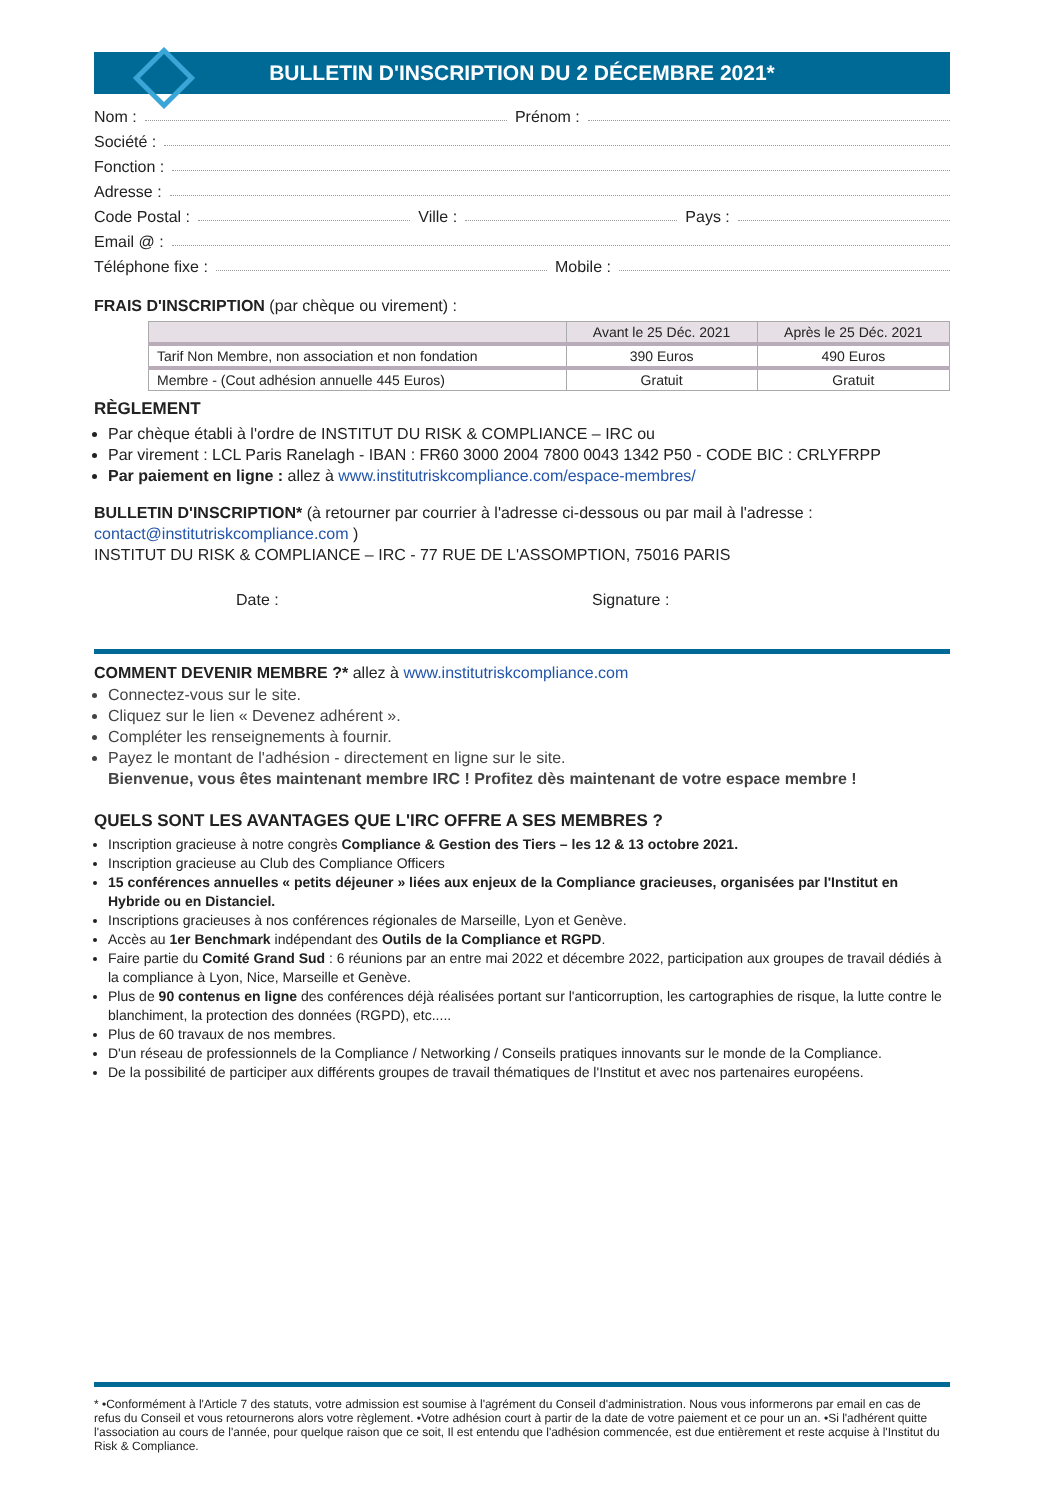BULLETIN D'INSCRIPTION DU 2 DÉCEMBRE 2021*
Nom : Prénom :
Société :
Fonction :
Adresse :
Code Postal : Ville : Pays :
Email @ :
Téléphone fixe : Mobile :
FRAIS D'INSCRIPTION (par chèque ou virement) :
| | Avant le 25 Déc. 2021 | Après le 25 Déc. 2021 |
| --- | --- | --- |
| Tarif Non Membre, non association et non fondation | 390 Euros | 490 Euros |
| Membre - (Cout adhésion annuelle 445 Euros) | Gratuit | Gratuit |
RÈGLEMENT
Par chèque établi à l'ordre de INSTITUT DU RISK & COMPLIANCE – IRC ou
Par virement : LCL Paris Ranelagh - IBAN : FR60 3000 2004 7800 0043 1342 P50 - CODE BIC : CRLYFRPP
Par paiement en ligne : allez à www.institutriskcompliance.com/espace-membres/
BULLETIN D'INSCRIPTION* (à retourner par courrier à l'adresse ci-dessous ou par mail à l'adresse : contact@institutriskcompliance.com )
INSTITUT DU RISK & COMPLIANCE – IRC - 77 RUE DE L'ASSOMPTION, 75016 PARIS
Date : Signature :
COMMENT DEVENIR MEMBRE ?* allez à www.institutriskcompliance.com
Connectez-vous sur le site.
Cliquez sur le lien « Devenez adhérent ».
Compléter les renseignements à fournir.
Payez le montant de l'adhésion - directement en ligne sur le site.
Bienvenue, vous êtes maintenant membre IRC ! Profitez dès maintenant de votre espace membre !
QUELS SONT LES AVANTAGES QUE L'IRC OFFRE A SES MEMBRES ?
Inscription gracieuse à notre congrès Compliance & Gestion des Tiers – les 12 & 13 octobre 2021.
Inscription gracieuse au Club des Compliance Officers
15 conférences annuelles « petits déjeuner » liées aux enjeux de la Compliance gracieuses, organisées par l'Institut en Hybride ou en Distanciel.
Inscriptions gracieuses à nos conférences régionales de Marseille, Lyon et Genève.
Accès au 1er Benchmark indépendant des Outils de la Compliance et RGPD.
Faire partie du Comité Grand Sud : 6 réunions par an entre mai 2022 et décembre 2022, participation aux groupes de travail dédiés à la compliance à Lyon, Nice, Marseille et Genève.
Plus de 90 contenus en ligne des conférences déjà réalisées portant sur l'anticorruption, les cartographies de risque, la lutte contre le blanchiment, la protection des données (RGPD), etc.....
Plus de 60 travaux de nos membres.
D'un réseau de professionnels de la Compliance / Networking / Conseils pratiques innovants sur le monde de la Compliance.
De la possibilité de participer aux différents groupes de travail thématiques de l'Institut et avec nos partenaires européens.
* •Conformément à l'Article 7 des statuts, votre admission est soumise à l'agrément du Conseil d'administration. Nous vous informerons par email en cas de refus du Conseil et vous retournerons alors votre règlement. •Votre adhésion court à partir de la date de votre paiement et ce pour un an. •Si l'adhérent quitte l'association au cours de l'année, pour quelque raison que ce soit, Il est entendu que l'adhésion commencée, est due entièrement et reste acquise à l'Institut du Risk & Compliance.